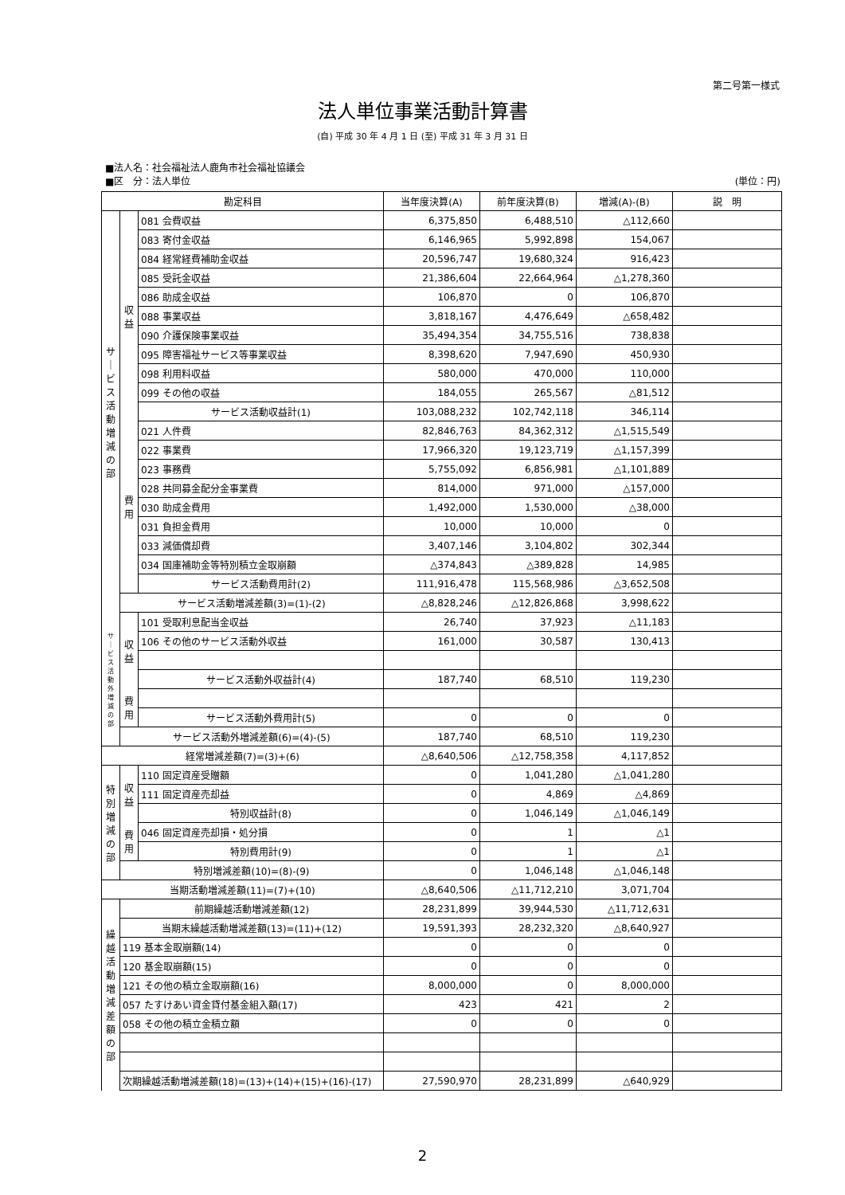第二号第一様式
法人単位事業活動計算書
(自) 平成 30 年 4 月 1 日 (至) 平成 31 年 3 月 31 日
■法人名：社会福祉法人鹿角市社会福祉協議会
■区　分：法人単位 (単位：円)
| 勘定科目 | | | 当年度決算(A) | 前年度決算(B) | 増減(A)-(B) | 説 明 |
| --- | --- | --- | --- | --- | --- | --- |
| サ ｜ ビ ス 活 動 増 減 の 部 | 収 益 | 081 会費収益 | 6,375,850 | 6,488,510 | △112,660 | |
| | | 083 寄付金収益 | 6,146,965 | 5,992,898 | 154,067 | |
| | | 084 経常経費補助金収益 | 20,596,747 | 19,680,324 | 916,423 | |
| | | 085 受託金収益 | 21,386,604 | 22,664,964 | △1,278,360 | |
| | | 086 助成金収益 | 106,870 | 0 | 106,870 | |
| | | 088 事業収益 | 3,818,167 | 4,476,649 | △658,482 | |
| | | 090 介護保険事業収益 | 35,494,354 | 34,755,516 | 738,838 | |
| | | 095 障害福祉サービス等事業収益 | 8,398,620 | 7,947,690 | 450,930 | |
| | | 098 利用料収益 | 580,000 | 470,000 | 110,000 | |
| | | 099 その他の収益 | 184,055 | 265,567 | △81,512 | |
| | | サービス活動収益計(1) | 103,088,232 | 102,742,118 | 346,114 | |
| | 費 用 | 021 人件費 | 82,846,763 | 84,362,312 | △1,515,549 | |
| | | 022 事業費 | 17,966,320 | 19,123,719 | △1,157,399 | |
| | | 023 事務費 | 5,755,092 | 6,856,981 | △1,101,889 | |
| | | 028 共同募金配分金事業費 | 814,000 | 971,000 | △157,000 | |
| | | 030 助成金費用 | 1,492,000 | 1,530,000 | △38,000 | |
| | | 031 負担金費用 | 10,000 | 10,000 | 0 | |
| | | 033 減価償却費 | 3,407,146 | 3,104,802 | 302,344 | |
| | | 034 国庫補助金等特別積立金取崩額 | △374,843 | △389,828 | 14,985 | |
| | | サービス活動費用計(2) | 111,916,478 | 115,568,986 | △3,652,508 | |
| | サービス活動増減差額(3)=(1)-(2) | | △8,828,246 | △12,826,868 | 3,998,622 | |
| サ ｜ ビ ス 活 動 外 増 減 の 部 | 収 益 | 101 受取利息配当金収益 | 26,740 | 37,923 | △11,183 | |
| | | 106 その他のサービス活動外収益 | 161,000 | 30,587 | 130,413 | |
| | | サービス活動外収益計(4) | 187,740 | 68,510 | 119,230 | |
| | 費 用 | | | | | |
| | | サービス活動外費用計(5) | 0 | 0 | 0 | |
| | サービス活動外増減差額(6)=(4)-(5) | | 187,740 | 68,510 | 119,230 | |
| 経常増減差額(7)=(3)+(6) | | | △8,640,506 | △12,758,358 | 4,117,852 | |
| 特 別 増 減 の 部 | 収 益 | 110 固定資産受贈額 | 0 | 1,041,280 | △1,041,280 | |
| | | 111 固定資産売却益 | 0 | 4,869 | △4,869 | |
| | | 特別収益計(8) | 0 | 1,046,149 | △1,046,149 | |
| | 費 用 | 046 固定資産売却損・処分損 | 0 | 1 | △1 | |
| | | 特別費用計(9) | 0 | 1 | △1 | |
| | 特別増減差額(10)=(8)-(9) | | 0 | 1,046,148 | △1,046,148 | |
| 当期活動増減差額(11)=(7)+(10) | | | △8,640,506 | △11,712,210 | 3,071,704 | |
| 繰 越 活 動 増 減 差 額 の 部 | 前期繰越活動増減差額(12) | | 28,231,899 | 39,944,530 | △11,712,631 | |
| | 当期末繰越活動増減差額(13)=(11)+(12) | | 19,591,393 | 28,232,320 | △8,640,927 | |
| | 119 基本金取崩額(14) | | 0 | 0 | 0 | |
| | 120 基金取崩額(15) | | 0 | 0 | 0 | |
| | 121 その他の積立金取崩額(16) | | 8,000,000 | 0 | 8,000,000 | |
| | 057 たすけあい資金貸付基金組入額(17) | | 423 | 421 | 2 | |
| | 058 その他の積立金積立額 | | 0 | 0 | 0 | |
| | 次期繰越活動増減差額(18)=(13)+(14)+(15)+(16)-(17) | | 27,590,970 | 28,231,899 | △640,929 | |
2